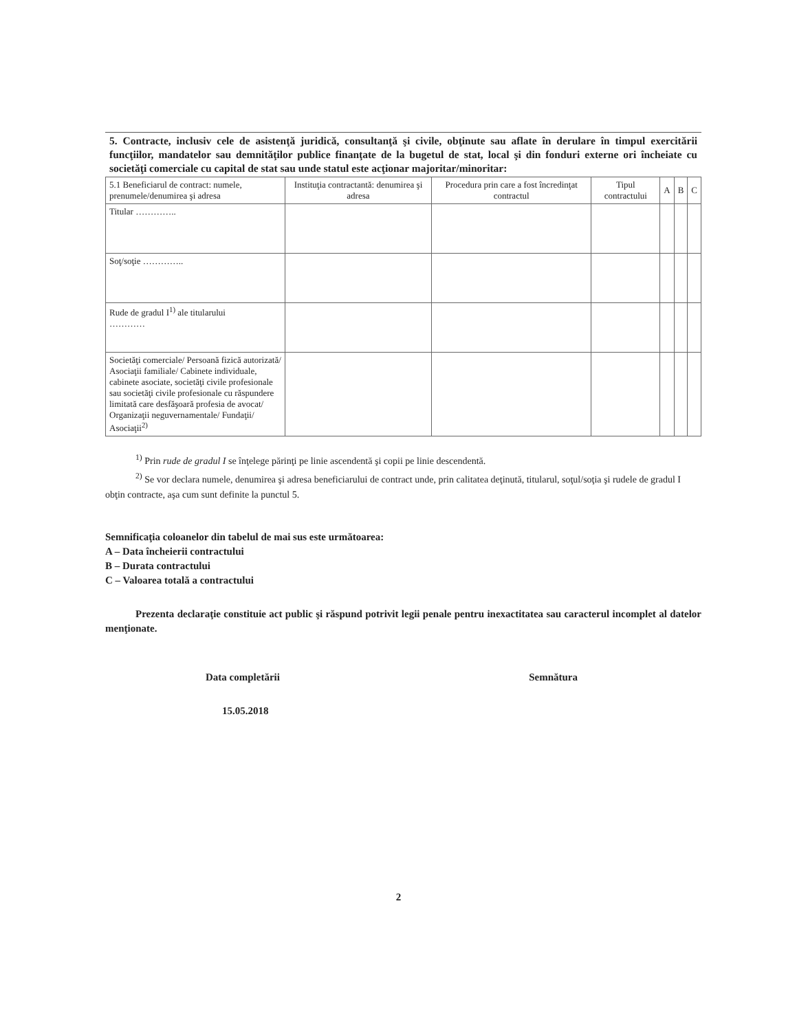5. Contracte, inclusiv cele de asistenţă juridică, consultanţă şi civile, obţinute sau aflate în derulare în timpul exercitării funcţiilor, mandatelor sau demnităţilor publice finanţate de la bugetul de stat, local şi din fonduri externe ori încheiate cu societăţi comerciale cu capital de stat sau unde statul este acţionar majoritar/minoritar:
| 5.1 Beneficiarul de contract: numele, prenumele/denumirea şi adresa | Instituţia contractantă: denumirea şi adresa | Procedura prin care a fost încredinţat contractul | Tipul contractului | A | B | C |
| --- | --- | --- | --- | --- | --- | --- |
| Titular ………….. | | | | | | |
| Soţ/soţie ………….. | | | | | | |
| Rude de gradul I<sup>1)</sup> ale titularului ………… | | | | | | |
| Societăţi comerciale/ Persoană fizică autorizată/ Asociaţii familiale/ Cabinete individuale, cabinete asociate, societăţi civile profesionale sau societăţi civile profesionale cu răspundere limitată care desfăşoară profesia de avocat/ Organizaţii neguvernamentale/ Fundaţii/ Asociaţii<sup>2)</sup> | | | | | | |
<sup>1)</sup> Prin rude de gradul I se înţelege părinţi pe linie ascendentă şi copii pe linie descendentă.
<sup>2)</sup> Se vor declara numele, denumirea şi adresa beneficiarului de contract unde, prin calitatea deţinută, titularul, soţul/soţia şi rudele de gradul I obţin contracte, aşa cum sunt definite la punctul 5.
Semnificaţia coloanelor din tabelul de mai sus este următoarea:
A – Data încheierii contractului
B – Durata contractului
C – Valoarea totală a contractului
Prezenta declaraţie constituie act public şi răspund potrivit legii penale pentru inexactitatea sau caracterul incomplet al datelor menţionate.
Data completării Semnătura
15.05.2018
2